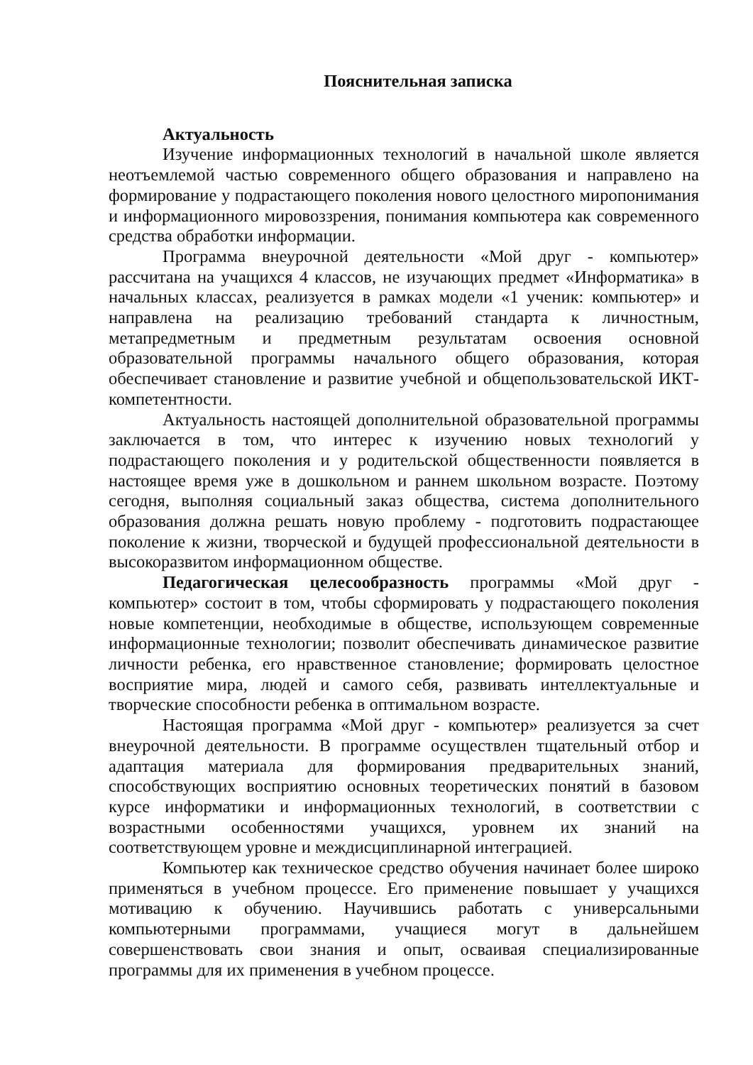Пояснительная записка
Актуальность
Изучение информационных технологий в начальной школе является неотъемлемой частью современного общего образования и направлено на формирование у подрастающего поколения нового целостного миропонимания и информационного мировоззрения, понимания компьютера как современного средства обработки информации.
Программа внеурочной деятельности «Мой друг - компьютер» рассчитана на учащихся 4 классов, не изучающих предмет «Информатика» в начальных классах, реализуется в рамках модели «1 ученик: компьютер» и направлена на реализацию требований стандарта к личностным, метапредметным и предметным результатам освоения основной образовательной программы начального общего образования, которая обеспечивает становление и развитие учебной и общепользовательской ИКТ-компетентности.
Актуальность настоящей дополнительной образовательной программы заключается в том, что интерес к изучению новых технологий у подрастающего поколения и у родительской общественности появляется в настоящее время уже в дошкольном и раннем школьном возрасте. Поэтому сегодня, выполняя социальный заказ общества, система дополнительного образования должна решать новую проблему - подготовить подрастающее поколение к жизни, творческой и будущей профессиональной деятельности в высокоразвитом информационном обществе.
Педагогическая целесообразность программы «Мой друг - компьютер» состоит в том, чтобы сформировать у подрастающего поколения новые компетенции, необходимые в обществе, использующем современные информационные технологии; позволит обеспечивать динамическое развитие личности ребенка, его нравственное становление; формировать целостное восприятие мира, людей и самого себя, развивать интеллектуальные и творческие способности ребенка в оптимальном возрасте.
Настоящая программа «Мой друг - компьютер» реализуется за счет внеурочной деятельности. В программе осуществлен тщательный отбор и адаптация материала для формирования предварительных знаний, способствующих восприятию основных теоретических понятий в базовом курсе информатики и информационных технологий, в соответствии с возрастными особенностями учащихся, уровнем их знаний на соответствующем уровне и междисциплинарной интеграцией.
Компьютер как техническое средство обучения начинает более широко применяться в учебном процессе. Его применение повышает у учащихся мотивацию к обучению. Научившись работать с универсальными компьютерными программами, учащиеся могут в дальнейшем совершенствовать свои знания и опыт, осваивая специализированные программы для их применения в учебном процессе.